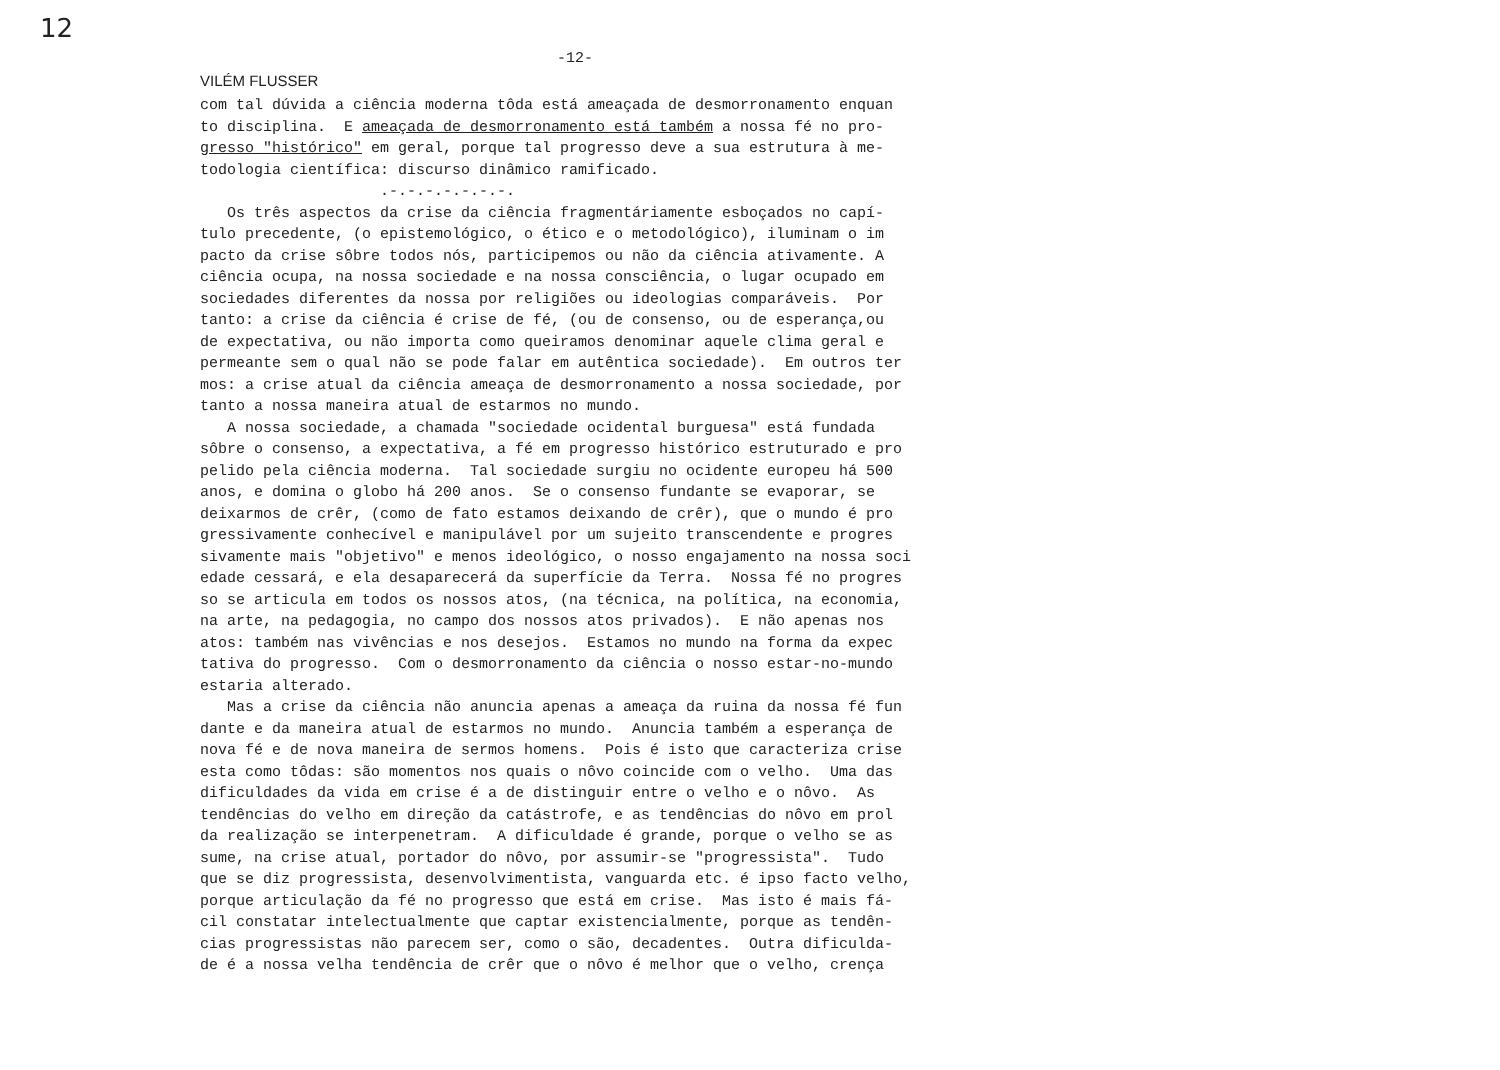12
-12-
VILÉM FLUSSER
com tal dúvida a ciência moderna tôda está ameaçada de desmorronamento enquan
to disciplina. E ameaçada de desmorronamento está também a nossa fé no pro-
gresso "histórico" em geral, porque tal progresso deve a sua estrutura à me-
todologia científica: discurso dinâmico ramificado.
.-.-.-.-.-.-.-.
Os três aspectos da crise da ciência fragmentáriamente esboçados no capí-
tulo precedente, (o epistemológico, o ético e o metodológico), iluminam o im
pacto da crise sôbre todos nós, participemos ou não da ciência ativamente. A
ciência ocupa, na nossa sociedade e na nossa consciência, o lugar ocupado em
sociedades diferentes da nossa por religiões ou ideologias comparáveis. Por
tanto: a crise da ciência é crise de fé, (ou de consenso, ou de esperança,ou
de expectativa, ou não importa como queiramos denominar aquele clima geral e
permeante sem o qual não se pode falar em autêntica sociedade). Em outros ter
mos: a crise atual da ciência ameaça de desmorronamento a nossa sociedade, por
tanto a nossa maneira atual de estarmos no mundo.
A nossa sociedade, a chamada "sociedade ocidental burguesa" está fundada
sôbre o consenso, a expectativa, a fé em progresso histórico estruturado e pro
pelido pela ciência moderna. Tal sociedade surgiu no ocidente europeu há 500
anos, e domina o globo há 200 anos. Se o consenso fundante se evaporar, se
deixarmos de crêr, (como de fato estamos deixando de crêr), que o mundo é pro
gressivamente conhecível e manipulável por um sujeito transcendente e progres
sivamente mais "objetivo" e menos ideológico, o nosso engajamento na nossa soci
edade cessará, e ela desaparecerá da superfície da Terra. Nossa fé no progres
so se articula em todos os nossos atos, (na técnica, na política, na economia,
na arte, na pedagogia, no campo dos nossos atos privados). E não apenas nos
atos: também nas vivências e nos desejos. Estamos no mundo na forma da expec
tativa do progresso. Com o desmorronamento da ciência o nosso estar-no-mundo
estaria alterado.
Mas a crise da ciência não anuncia apenas a ameaça da ruina da nossa fé fun
dante e da maneira atual de estarmos no mundo. Anuncia também a esperança de
nova fé e de nova maneira de sermos homens. Pois é isto que caracteriza crise
esta como tôdas: são momentos nos quais o nôvo coincide com o velho. Uma das
dificuldades da vida em crise é a de distinguir entre o velho e o nôvo. As
tendências do velho em direção da catástrofe, e as tendências do nôvo em prol
da realização se interpenetram. A dificuldade é grande, porque o velho se as
sume, na crise atual, portador do nôvo, por assumir-se "progressista". Tudo
que se diz progressista, desenvolvimentista, vanguarda etc. é ipso facto velho,
porque articulação da fé no progresso que está em crise. Mas isto é mais fá-
cil constatar intelectualmente que captar existencialmente, porque as tendên-
cias progressistas não parecem ser, como o são, decadentes. Outra dificulda-
de é a nossa velha tendência de crêr que o nôvo é melhor que o velho, crença